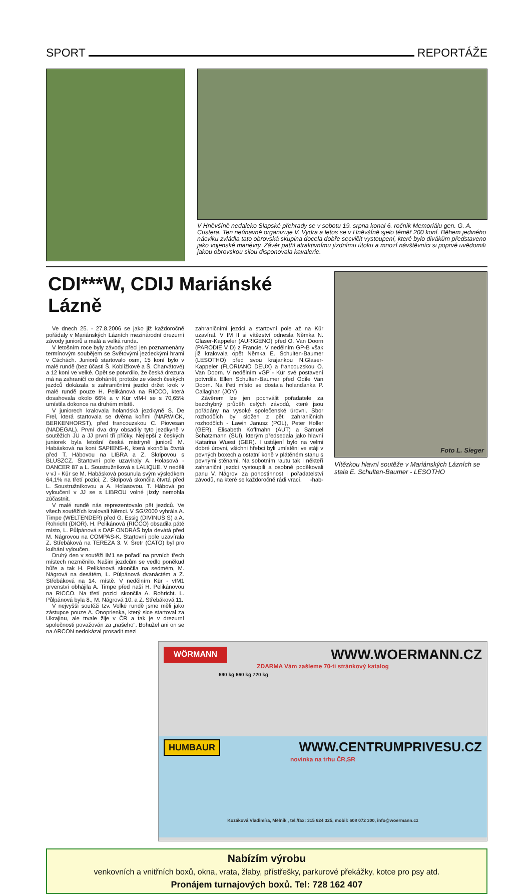SPORT REPORTÁŽE
V Hněvšíně nedaleko Slapské přehrady se v sobotu 19. srpna konal 6. ročník Memoriálu gen. G. A. Custera. Ten neúnavně organizuje V. Vydra a letos se v Hněvšíně sjelo téměř 200 koní. Během jediného nácviku zvládla tato obrovská skupina docela dobře secvičit vystoupení, které bylo divákům představeno jako vojenské manévry. Závěr patřil atraktivnímu jízdnímu útoku a mnozí návštěvníci si poprvé uvědomili jakou obrovskou silou disponovala kavalerie.
CDI***W, CDIJ Mariánské Lázně
Ve dnech 25. - 27.8.2006 se jako již každoročně pořádaly v Mariánských Lázních mezinárodní drezurní závody juniorů a malá a velká runda.
V letošním roce byly závody přeci jen poznamenány termínovým soubějem se Světovými jezdeckými hrami v Cáchách. Juniorů startovalo osm, 15 koní bylo v malé rundě (bez účasti Š. Koblížkové a Š. Charvátové) a 12 koní ve velké. Opět se potvrdilo, že česká drezura má na zahraničí co dohánět, protože ze všech českých jezdců dokázala s zahraničními jezdci držet krok v malé rundě pouze H. Pelikánová na RICCO, která dosahovala okolo 66% a v Kür vIM-I se s 70,65% umístila dokonce na druhém místě.
V juniorech kralovala holandská jezdkyně S. De Frel, která startovala se dvěma koňmi (NARWICK, BERKENHORST), před francouzskou C. Piovesan (NADEGAL). První dva dny obsadily tyto jezdkyně v soutěžích JU a JJ první tři příčky. Nejlepší z českých juniorek byla letošní česká mistryně juniorů M. Habásková na koni SAPIENS-K, která skončila čtvrtá před T. Hábovou na LIBRA a Z. Skripovou s BLUSZCZ. Startovní pole uzavíraly A. Holasová - DANCER 87 a L. Soustružníková s LALIQUE. V neděli v vJ - Kür se M. Habásková posunula svým výsledkem 64,1% na třetí pozici, Z. Skripová skončila čtvrtá před L. Soustružníkovou a A. Holasovou. T. Hábová po vyloučení v JJ se s LIBROU volné jízdy nemohla zúčastnit.
V malé rundě nás reprezentovalo pět jezdců. Ve všech soutěžích kralovali Němci. V SG/2000 vyhrála A. Timpe (WELTENDER) před G. Essig (DIVINUS S) a A. Rohricht (DIOR). H. Pelikánová (RICCO) obsadila páté místo, L. Půlpánová s DAF ONDRÁŠ byla devátá před M. Nágrovou na COMPAS-K. Startovní pole uzavírala Z. Střebáková na TEREZA 3. V. Šretr (CATO) byl pro kulhání vyloučen.
Druhý den v soutěži IM1 se pořadí na prvních třech místech nezměnilo. Našim jezdcům se vedlo poněkud hůře a tak H. Pelikánová skončila na sedmém, M. Nágrová na desátém, L. Půlpánová dvanáctém a Z. Střebáková na 14. místě. V nedělním Kür - vIM1 prvenství obhájila A. Timpe před naší H. Pelikánovou na RICCO. Na třetí pozici skončila A. Rohricht. L. Půlpánová byla 8., M. Nágrová 10. a Z. Střebáková 11.
V nejvyšší soutěži tzv. Velké rundě jsme měli jako zástupce pouze A. Onoprienka, který sice startoval za Ukrajinu, ale trvale žije v ČR a tak je v drezurní společnosti považován za „našeho". Bohužel ani on se na ARCON nedokázal prosadit mezi
zahraničními jezdci a startovní pole až na Kür uzavíral. V IM II si vítězství odnesla Němka N. Glaser-Kappeler (AURIGENO) před O. Van Doorn (PARODIE V D) z Francie. V nedělním GP-B však již kralovala opět Němka E. Schulten-Baumer (LESOTHO) před svou krajankou N.Glaser-Kappeler (FLORIANO DEUX) a francouzskou O. Van Doorn. V nedělním vGP - Kür své postavení potvrdila Ellen Schulten-Baumer před Odile Van Doorn. Na třetí místo se dostala holanďanka P. Callaghan (JOY)
Závěrem lze jen pochválit pořadatele za bezchybný průběh celých závodů, které jsou pořádány na vysoké společenské úrovni. Sbor rozhodčích byl složen z pěti zahraničních rozhodčích - Lawin Janusz (POL), Peter Holler (GER), Elisabeth Koffmahn (AUT) a Samuel Schatzmann (SUI), kterým předsedala jako hlavní Katarina Wuest (GER). I ustájení bylo na velmi dobré úrovni, všichni hřebci byli umístěni ve stáji v pevných boxech a ostatní koně v plátěném stanu s pevnými stěnami. Na sobotním rautu tak i někteří zahraniční jezdci vystoupili a osobně poděkovali panu V. Nágrovi za pohostinnost i pořadatelství závodů, na které se každoročně rádi vrací. -hab-
Foto L. Sieger
Vítězkou hlavní soutěže v Mariánských Lázních se stala E. Schulten-Baumer - LESOTHO
WÖRMANN WWW.WOERMANN.CZ
ZDARMA Vám zašleme 70-ti stránkový katalog
690 kg 660 kg 720 kg
HUMBAUR WWW.CENTRUMPRIVESU.CZ
novinka na trhu ČR,SR
Kozáková Vladimíra, Mělník , tel./fax: 315 624 325, mobil: 608 072 300, info@woermann.cz
Nabízím výrobu
venkovních a vnitřních boxů, okna, vrata, žlaby, přístřešky, parkurové překážky, kotce pro psy atd.
Pronájem turnajových boxů. Tel: 728 162 407